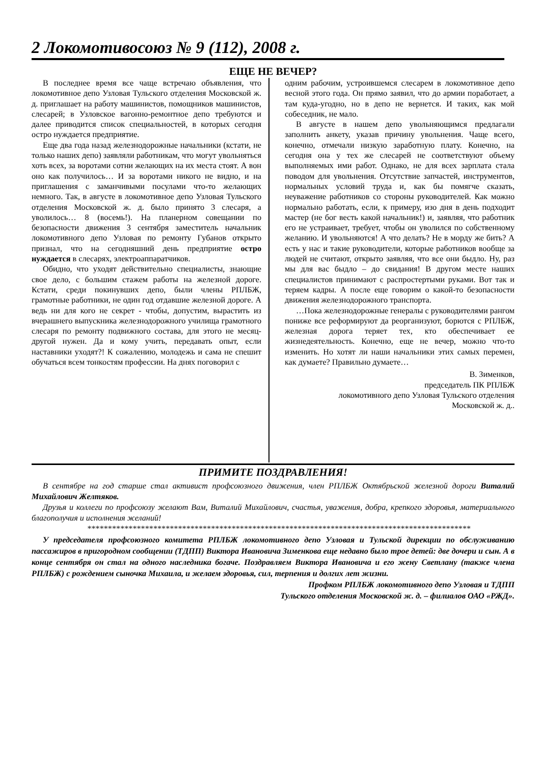2 Локомотивосоюз № 9 (112), 2008 г.
ЕЩЕ НЕ ВЕЧЕР?
В последнее время все чаще встречаю объявления, что локомотивное депо Узловая Тульского отделения Московской ж. д. приглашает на работу машинистов, помощников машинистов, слесарей; в Узловское вагонно-ремонтное депо требуются и далее приводится список специальностей, в которых сегодня остро нуждается предприятие.
Еще два года назад железнодорожные начальники (кстати, не только наших депо) заявляли работникам, что могут увольняться хоть всех, за воротами сотни желающих на их места стоят. А вон оно как получилось… И за воротами никого не видно, и на приглашения с заманчивыми посулами что-то желающих немного. Так, в августе в локомотивное депо Узловая Тульского отделения Московской ж. д. было принято 3 слесаря, а уволилось… 8 (восемь!). На планерном совещании по безопасности движения 3 сентября заместитель начальник локомотивного депо Узловая по ремонту Губанов открыто признал, что на сегодняшний день предприятие остро нуждается в слесарях, электроаппаратчиков.
Обидно, что уходят действительно специалисты, знающие свое дело, с большим стажем работы на железной дороге. Кстати, среди покинувших депо, были члены РПЛБЖ, грамотные работники, не один год отдавшие железной дороге. А ведь ни для кого не секрет - чтобы, допустим, вырастить из вчерашнего выпускника железнодорожного училища грамотного слесаря по ремонту подвижного состава, для этого не месяц-другой нужен. Да и кому учить, передавать опыт, если наставники уходят?! К сожалению, молодежь и сама не спешит обучаться всем тонкостям профессии. На днях поговорил с
одним рабочим, устроившемся слесарем в локомотивное депо весной этого года. Он прямо заявил, что до армии поработает, а там куда-угодно, но в депо не вернется. И таких, как мой собеседник, не мало.
В августе в нашем депо увольняющимся предлагали заполнить анкету, указав причину увольнения. Чаще всего, конечно, отмечали низкую заработную плату. Конечно, на сегодня она у тех же слесарей не соответствуют объему выполняемых ими работ. Однако, не для всех зарплата стала поводом для увольнения. Отсутствие запчастей, инструментов, нормальных условий труда и, как бы помягче сказать, неуважение работников со стороны руководителей. Как можно нормально работать, если, к примеру, изо дня в день подходит мастер (не бог весть какой начальник!) и, заявляя, что работник его не устраивает, требует, чтобы он уволился по собственному желанию. И увольняются! А что делать? Не в морду же бить? А есть у нас и такие руководители, которые работников вообще за людей не считают, открыто заявляя, что все они быдло. Ну, раз мы для вас быдло – до свидания! В другом месте наших специалистов принимают с распростертыми руками. Вот так и теряем кадры. А после еще говорим о какой-то безопасности движения железнодорожного транспорта.
…Пока железнодорожные генералы с руководителями рангом пониже все реформируют да реорганизуют, борются с РПЛБЖ, железная дорога теряет тех, кто обеспечивает ее жизнедеятельность. Конечно, еще не вечер, можно что-то изменить. Но хотят ли наши начальники этих самых перемен, как думаете? Правильно думаете…
В. Зименков,
председатель ПК РПЛБЖ
локомотивного депо Узловая Тульского отделения
Московской ж. д..
ПРИМИТЕ ПОЗДРАВЛЕНИЯ!
В сентябре на год старше стал активист профсоюзного движения, член РПЛБЖ Октябрьской железной дороги Виталий Михайлович Желтяков.
Друзья и коллеги по профсоюзу желают Вам, Виталий Михайлович, счастья, уважения, добра, крепкого здоровья, материального благополучия и исполнения желаний!
*********************************************************************************************
У председателя профсоюзного комитета РПЛБЖ локомотивного депо Узловая и Тульской дирекции по обслуживанию пассажиров в пригородном сообщении (ТДПП) Виктора Ивановича Зименкова еще недавно было трое детей: две дочери и сын. А в конце сентября он стал на одного наследника богаче. Поздравляем Виктора Ивановича и его жену Светлану (также члена РПЛБЖ) с рождением сыночка Михаила, и желаем здоровья, сил, терпения и долгих лет жизни.
Профком РПЛБЖ локомотивного депо Узловая и ТДПП
Тульского отделения Московской ж. д. – филиалов ОАО «РЖД».